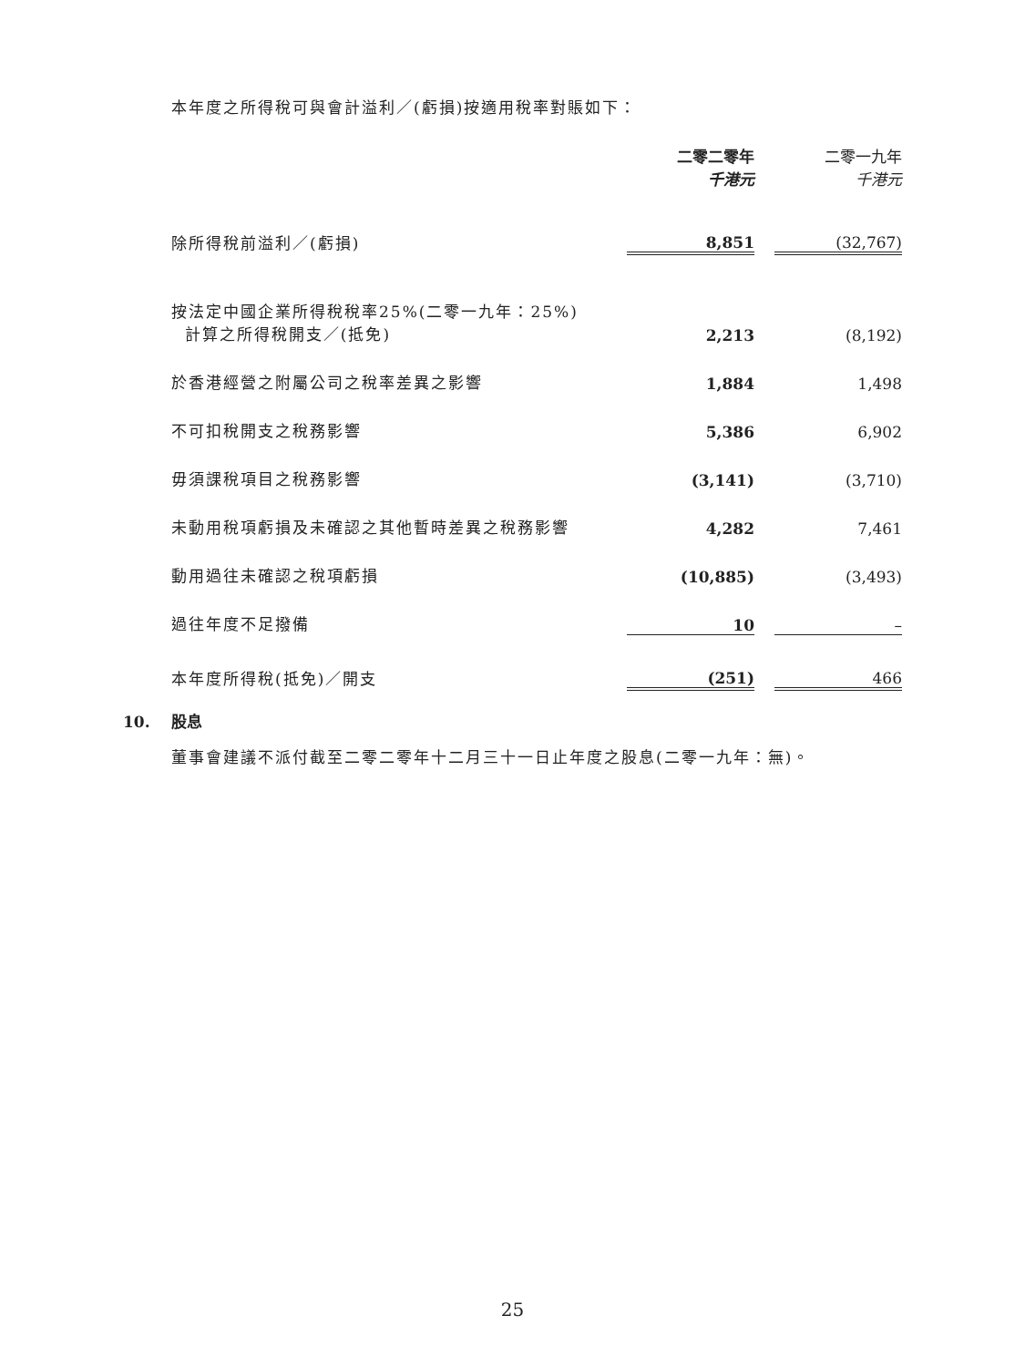本年度之所得稅可與會計溢利／(虧損)按適用稅率對賬如下：
| | 二零二零年 千港元 | | 二零一九年 千港元 |
| --- | --- | --- | --- |
| 除所得稅前溢利／(虧損) | 8,851 | | (32,767) |
| 按法定中國企業所得稅稅率25%(二零一九年：25%) 計算之所得稅開支／(抵免) | 2,213 | | (8,192) |
| 於香港經營之附屬公司之稅率差異之影響 | 1,884 | | 1,498 |
| 不可扣稅開支之稅務影響 | 5,386 | | 6,902 |
| 毋須課稅項目之稅務影響 | (3,141) | | (3,710) |
| 未動用稅項虧損及未確認之其他暫時差異之稅務影響 | 4,282 | | 7,461 |
| 動用過往未確認之稅項虧損 | (10,885) | | (3,493) |
| 過往年度不足撥備 | 10 | | – |
| 本年度所得稅(抵免)／開支 | (251) | | 466 |
10. 股息
董事會建議不派付截至二零二零年十二月三十一日止年度之股息(二零一九年：無)。
25